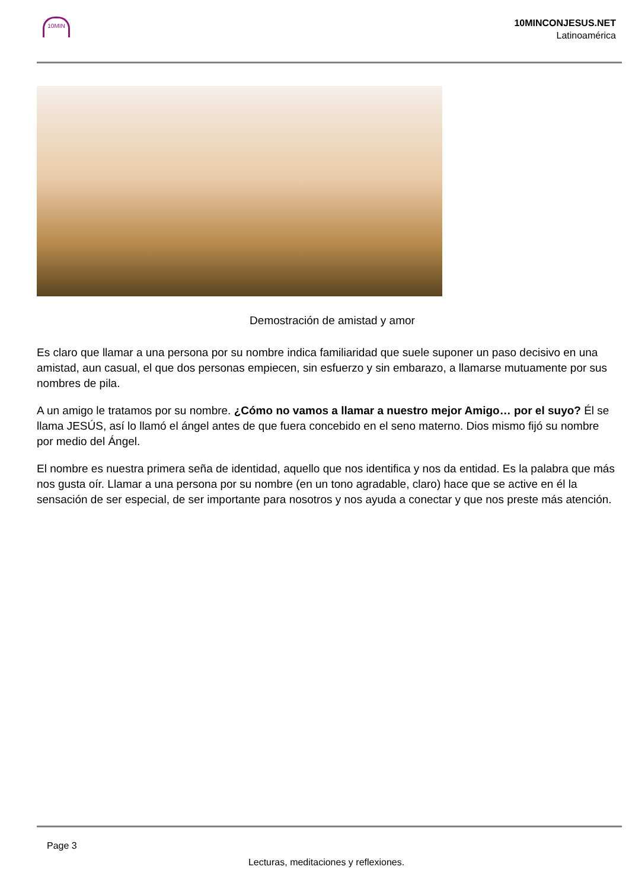10MIN
10MINCONJESUS.NET
Latinoamérica
Demostración de amistad y amor
Es claro que llamar a una persona por su nombre indica familiaridad que suele suponer un paso decisivo en una amistad, aun casual, el que dos personas empiecen, sin esfuerzo y sin embarazo, a llamarse mutuamente por sus nombres de pila.
A un amigo le tratamos por su nombre. ¿Cómo no vamos a llamar a nuestro mejor Amigo… por el suyo? Él se llama JESÚS, así lo llamó el ángel antes de que fuera concebido en el seno materno. Dios mismo fijó su nombre por medio del Ángel.
El nombre es nuestra primera seña de identidad, aquello que nos identifica y nos da entidad. Es la palabra que más nos gusta oír. Llamar a una persona por su nombre (en un tono agradable, claro) hace que se active en él la sensación de ser especial, de ser importante para nosotros y nos ayuda a conectar y que nos preste más atención.
Page 3
Lecturas, meditaciones y reflexiones.